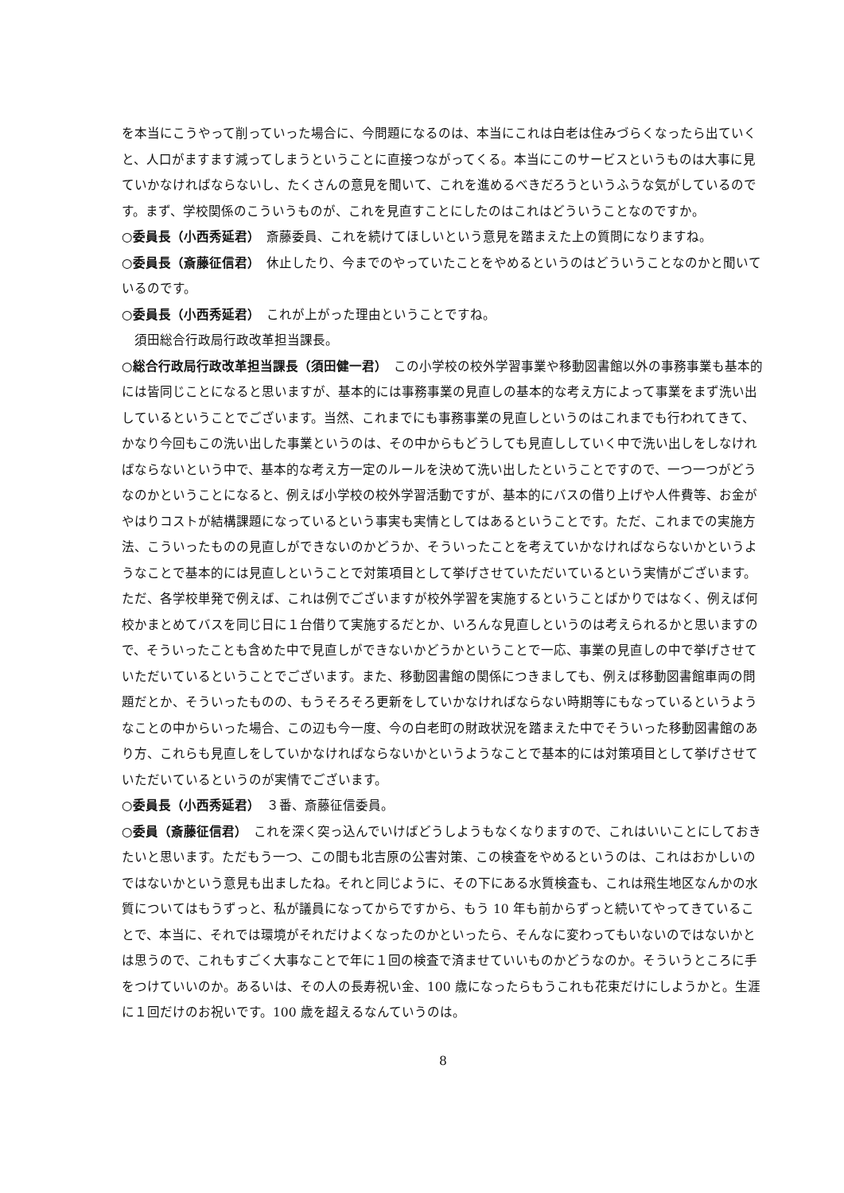を本当にこうやって削っていった場合に、今問題になるのは、本当にこれは白老は住みづらくなったら出ていくと、人口がますます減ってしまうということに直接つながってくる。本当にこのサービスというものは大事に見ていかなければならないし、たくさんの意見を聞いて、これを進めるべきだろうというふうな気がしているのです。まず、学校関係のこういうものが、これを見直すことにしたのはこれはどういうことなのですか。
○委員長（小西秀延君）　斎藤委員、これを続けてほしいという意見を踏まえた上の質問になりますね。
○委員長（斎藤征信君）　休止したり、今までのやっていたことをやめるというのはどういうことなのかと聞いているのです。
○委員長（小西秀延君）　これが上がった理由ということですね。
須田総合行政局行政改革担当課長。
○総合行政局行政改革担当課長（須田健一君）　この小学校の校外学習事業や移動図書館以外の事務事業も基本的には皆同じことになると思いますが、基本的には事務事業の見直しの基本的な考え方によって事業をまず洗い出しているということでございます。当然、これまでにも事務事業の見直しというのはこれまでも行われてきて、かなり今回もこの洗い出した事業というのは、その中からもどうしても見直ししていく中で洗い出しをしなければならないという中で、基本的な考え方一定のルールを決めて洗い出したということですので、一つ一つがどうなのかということになると、例えば小学校の校外学習活動ですが、基本的にバスの借り上げや人件費等、お金がやはりコストが結構課題になっているという事実も実情としてはあるということです。ただ、これまでの実施方法、こういったものの見直しができないのかどうか、そういったことを考えていかなければならないかというようなことで基本的には見直しということで対策項目として挙げさせていただいているという実情がございます。ただ、各学校単発で例えば、これは例でございますが校外学習を実施するということばかりではなく、例えば何校かまとめてバスを同じ日に１台借りて実施するだとか、いろんな見直しというのは考えられるかと思いますので、そういったことも含めた中で見直しができないかどうかということで一応、事業の見直しの中で挙げさせていただいているということでございます。また、移動図書館の関係につきましても、例えば移動図書館車両の問題だとか、そういったものの、もうそろそろ更新をしていかなければならない時期等にもなっているというようなことの中からいった場合、この辺も今一度、今の白老町の財政状況を踏まえた中でそういった移動図書館のあり方、これらも見直しをしていかなければならないかというようなことで基本的には対策項目として挙げさせていただいているというのが実情でございます。
○委員長（小西秀延君）　３番、斎藤征信委員。
○委員（斎藤征信君）　これを深く突っ込んでいけばどうしようもなくなりますので、これはいいことにしておきたいと思います。ただもう一つ、この間も北吉原の公害対策、この検査をやめるというのは、これはおかしいのではないかという意見も出ましたね。それと同じように、その下にある水質検査も、これは飛生地区なんかの水質についてはもうずっと、私が議員になってからですから、もう 10 年も前からずっと続いてやってきていることで、本当に、それでは環境がそれだけよくなったのかといったら、そんなに変わってもいないのではないかとは思うので、これもすごく大事なことで年に１回の検査で済ませていいものかどうなのか。そういうところに手をつけていいのか。あるいは、その人の長寿祝い金、100 歳になったらもうこれも花束だけにしようかと。生涯に１回だけのお祝いです。100 歳を超えるなんていうのは。
8